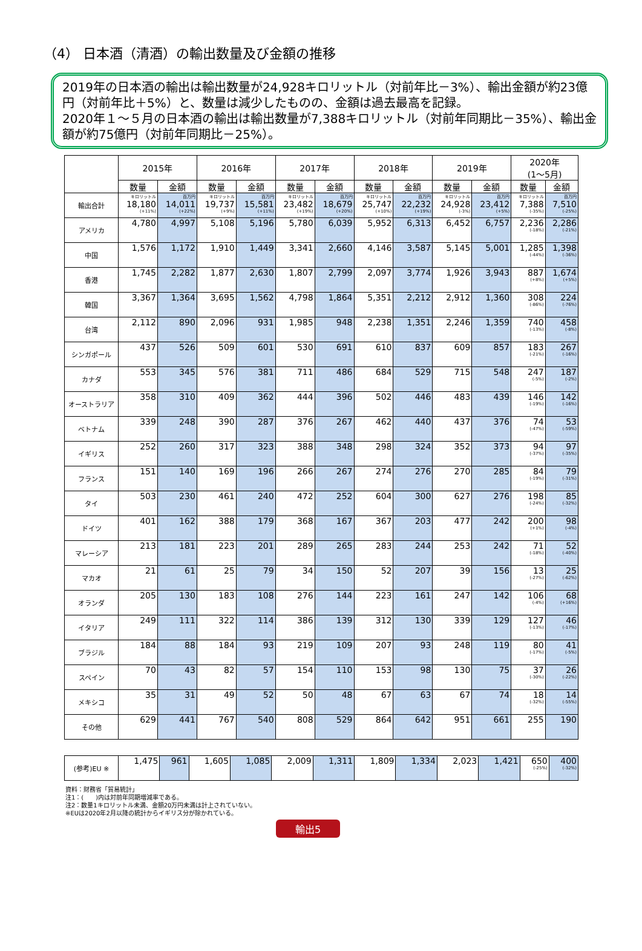（4） 日本酒（清酒）の輸出数量及び金額の推移
2019年の日本酒の輸出は輸出数量が24,928キロリットル（対前年比－3%）、輸出金額が約23億円（対前年比＋5%）と、数量は減少したものの、金額は過去最高を記録。
2020年１～５月の日本酒の輸出は輸出数量が7,388キロリットル（対前年同期比－35%）、輸出金額が約75億円（対前年同期比－25%）。
| | 2015年 | | 2016年 | | 2017年 | | 2018年 | | 2019年 | | 2020年 (1～5月) | |
| --- | --- | --- | --- | --- | --- | --- | --- | --- | --- | --- | --- | --- |
| | 数量 | 金額 | 数量 | 金額 | 数量 | 金額 | 数量 | 金額 | 数量 | 金額 | 数量 | 金額 |
| 輸出合計 | キロリットル 18,180 (+11%) | 百万円 14,011 (+22%) | キロリットル 19,737 (+9%) | 百万円 15,581 (+11%) | キロリットル 23,482 (+19%) | 百万円 18,679 (+20%) | キロリットル 25,747 (+10%) | 百万円 22,232 (+19%) | キロリットル 24,928 (-3%) | 百万円 23,412 (+5%) | キロリットル 7,388 (-35%) | 百万円 7,510 (-25%) |
| アメリカ | 4,780 | 4,997 | 5,108 | 5,196 | 5,780 | 6,039 | 5,952 | 6,313 | 6,452 | 6,757 | 2,236 (-18%) | 2,286 (-21%) |
| 中国 | 1,576 | 1,172 | 1,910 | 1,449 | 3,341 | 2,660 | 4,146 | 3,587 | 5,145 | 5,001 | 1,285 (-44%) | 1,398 (-36%) |
| 香港 | 1,745 | 2,282 | 1,877 | 2,630 | 1,807 | 2,799 | 2,097 | 3,774 | 1,926 | 3,943 | 887 (+8%) | 1,674 (+5%) |
| 韓国 | 3,367 | 1,364 | 3,695 | 1,562 | 4,798 | 1,864 | 5,351 | 2,212 | 2,912 | 1,360 | 308 (-86%) | 224 (-76%) |
| 台湾 | 2,112 | 890 | 2,096 | 931 | 1,985 | 948 | 2,238 | 1,351 | 2,246 | 1,359 | 740 (-13%) | 458 (-8%) |
| シンガポール | 437 | 526 | 509 | 601 | 530 | 691 | 610 | 837 | 609 | 857 | 183 (-21%) | 267 (-16%) |
| カナダ | 553 | 345 | 576 | 381 | 711 | 486 | 684 | 529 | 715 | 548 | 247 (-5%) | 187 (-2%) |
| オーストラリア | 358 | 310 | 409 | 362 | 444 | 396 | 502 | 446 | 483 | 439 | 146 (-19%) | 142 (-16%) |
| ベトナム | 339 | 248 | 390 | 287 | 376 | 267 | 462 | 440 | 437 | 376 | 74 (-47%) | 53 (-59%) |
| イギリス | 252 | 260 | 317 | 323 | 388 | 348 | 298 | 324 | 352 | 373 | 94 (-37%) | 97 (-35%) |
| フランス | 151 | 140 | 169 | 196 | 266 | 267 | 274 | 276 | 270 | 285 | 84 (-19%) | 79 (-31%) |
| タイ | 503 | 230 | 461 | 240 | 472 | 252 | 604 | 300 | 627 | 276 | 198 (-24%) | 85 (-32%) |
| ドイツ | 401 | 162 | 388 | 179 | 368 | 167 | 367 | 203 | 477 | 242 | 200 (+1%) | 98 (-4%) |
| マレーシア | 213 | 181 | 223 | 201 | 289 | 265 | 283 | 244 | 253 | 242 | 71 (-18%) | 52 (-40%) |
| マカオ | 21 | 61 | 25 | 79 | 34 | 150 | 52 | 207 | 39 | 156 | 13 (-27%) | 25 (-62%) |
| オランダ | 205 | 130 | 183 | 108 | 276 | 144 | 223 | 161 | 247 | 142 | 106 (-4%) | 68 (+16%) |
| イタリア | 249 | 111 | 322 | 114 | 386 | 139 | 312 | 130 | 339 | 129 | 127 (-13%) | 46 (-17%) |
| ブラジル | 184 | 88 | 184 | 93 | 219 | 109 | 207 | 93 | 248 | 119 | 80 (-17%) | 41 (-5%) |
| スペイン | 70 | 43 | 82 | 57 | 154 | 110 | 153 | 98 | 130 | 75 | 37 (-30%) | 26 (-22%) |
| メキシコ | 35 | 31 | 49 | 52 | 50 | 48 | 67 | 63 | 67 | 74 | 18 (-32%) | 14 (-55%) |
| その他 | 629 | 441 | 767 | 540 | 808 | 529 | 864 | 642 | 951 | 661 | 255 | 190 |
| (参考)EU ※ | 1,475 | 961 | 1,605 | 1,085 | 2,009 | 1,311 | 1,809 | 1,334 | 2,023 | 1,421 | 650 (-25%) | 400 (-32%) |
資料：財務省「貿易統計」
注1：(　　)内は対前年同期増減率である。
注2：数量1キロリットル未満、金額20万円未満は計上されていない。
※EUは2020年2月以降の統計からイギリス分が除かれている。
輸出5